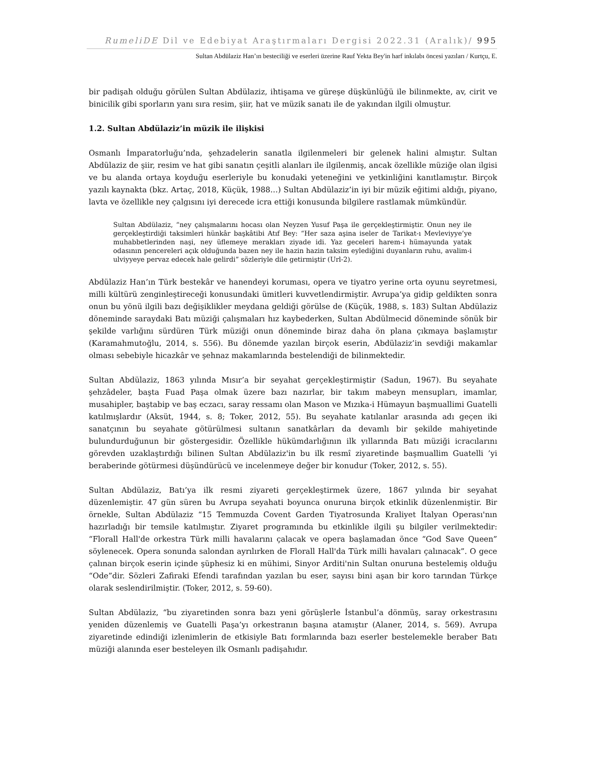RumeliDE Dil ve Edebiyat Araştırmaları Dergisi 2022.31 (Aralık)/ 995
Sultan Abdülaziz Han’ın besteciliği ve eserleri üzerine Rauf Yekta Bey'in harf inkılabı öncesi yazıları / Kurtçu, E.
bir padişah olduğu görülen Sultan Abdülaziz, ihtişama ve güreşe düşkünlüğü ile bilinmekte, av, cirit ve binicilik gibi sporların yanı sıra resim, şiir, hat ve müzik sanatı ile de yakından ilgili olmuştur.
1.2. Sultan Abdülaziz’in müzik ile ilişkisi
Osmanlı İmparatorluğu’nda, şehzadelerin sanatla ilgilenmeleri bir gelenek halini almıştır. Sultan Abdülaziz de şiir, resim ve hat gibi sanatın çeşitli alanları ile ilgilenmiş, ancak özellikle müziğe olan ilgisi ve bu alanda ortaya koyduğu eserleriyle bu konudaki yeteneğini ve yetkinliğini kanıtlamıştır. Birçok yazılı kaynakta (bkz. Artaç, 2018, Küçük, 1988…) Sultan Abdülaziz’in iyi bir müzik eğitimi aldığı, piyano, lavta ve özellikle ney çalgısını iyi derecede icra ettiği konusunda bilgilere rastlamak mümkündür.
Sultan Abdülaziz, “ney çalışmalarını hocası olan Neyzen Yusuf Paşa ile gerçekleştirmiştir. Onun ney ile gerçekleştirdiği taksimleri hünkâr başkâtibi Atıf Bey: “Her saza aşina iseler de Tarikat-ı Mevleviyye’ye muhabbetlerinden naşi, ney üflemeye merakları ziyade idi. Yaz geceleri harem-i hümayunda yatak odasının pencereleri açık olduğunda bazen ney ile hazin hazin taksim eylediğini duyanların ruhu, avalim-i ulviyyeye pervaz edecek hale gelirdi” sözleriyle dile getirmiştir (Url-2).
Abdülaziz Han’ın Türk bestekâr ve hanendeyi koruması, opera ve tiyatro yerine orta oyunu seyretmesi, milli kültürü zenginleştireceği konusundaki ümitleri kuvvetlendirmiştir. Avrupa’ya gidip geldikten sonra onun bu yönü ilgili bazı değişiklikler meydana geldiği görülse de (Küçük, 1988, s. 183) Sultan Abdülaziz döneminde saraydaki Batı müziği çalışmaları hız kaybederken, Sultan Abdülmecid döneminde sönük bir şekilde varlığını sürdüren Türk müziği onun döneminde biraz daha ön plana çıkmaya başlamıştır (Karamahmutoğlu, 2014, s. 556). Bu dönemde yazılan birçok eserin, Abdülaziz’in sevdiği makamlar olması sebebiyle hicazkâr ve şehnaz makamlarında bestelendiği de bilinmektedir.
Sultan Abdülaziz, 1863 yılında Mısır’a bir seyahat gerçekleştirmiştir (Sadun, 1967). Bu seyahate şehzâdeler, başta Fuad Paşa olmak üzere bazı nazırlar, bir takım mabeyn mensupları, imamlar, musahipler, baştabip ve baş eczacı, saray ressamı olan Mason ve Mızıka-i Hümayun başmuallimi Guatelli katılmışlardır (Aksüt, 1944, s. 8; Toker, 2012, 55). Bu seyahate katılanlar arasında adı geçen iki sanatçının bu seyahate götürülmesi sultanın sanatkârları da devamlı bir şekilde mahiyetinde bulundurduğunun bir göstergesidir. Özellikle hükümdarlığının ilk yıllarında Batı müziği icracılarını görevden uzaklaştırdığı bilinen Sultan Abdülaziz'in bu ilk resmî ziyaretinde başmuallim Guatelli ’yi beraberinde götürmesi düşündürücü ve incelenmeye değer bir konudur (Toker, 2012, s. 55).
Sultan Abdülaziz, Batı’ya ilk resmi ziyareti gerçekleştirmek üzere, 1867 yılında bir seyahat düzenlemiştir. 47 gün süren bu Avrupa seyahati boyunca onuruna birçok etkinlik düzenlenmiştir. Bir örnekle, Sultan Abdülaziz “15 Temmuzda Covent Garden Tiyatrosunda Kraliyet İtalyan Operası'nın hazırladığı bir temsile katılmıştır. Ziyaret programında bu etkinlikle ilgili şu bilgiler verilmektedir: “Florall Hall'de orkestra Türk milli havalarını çalacak ve opera başlamadan önce “God Save Queen” söylenecek. Opera sonunda salondan ayrılırken de Florall Hall'da Türk milli havaları çalınacak”. O gece çalınan birçok eserin içinde şüphesiz ki en mühimi, Sinyor Arditi'nin Sultan onuruna bestelemiş olduğu “Ode”dir. Sözleri Zafiraki Efendi tarafından yazılan bu eser, sayısı bini aşan bir koro tarından Türkçe olarak seslendirilmiştir. (Toker, 2012, s. 59-60).
Sultan Abdülaziz, “bu ziyaretinden sonra bazı yeni görüşlerle İstanbul’a dönmüş, saray orkestrasını yeniden düzenlemiş ve Guatelli Paşa’yı orkestranın başına atamıştır (Alaner, 2014, s. 569). Avrupa ziyaretinde edindiği izlenimlerin de etkisiyle Batı formlarında bazı eserler bestelemekle beraber Batı müziği alanında eser besteleyen ilk Osmanlı padişahıdır.